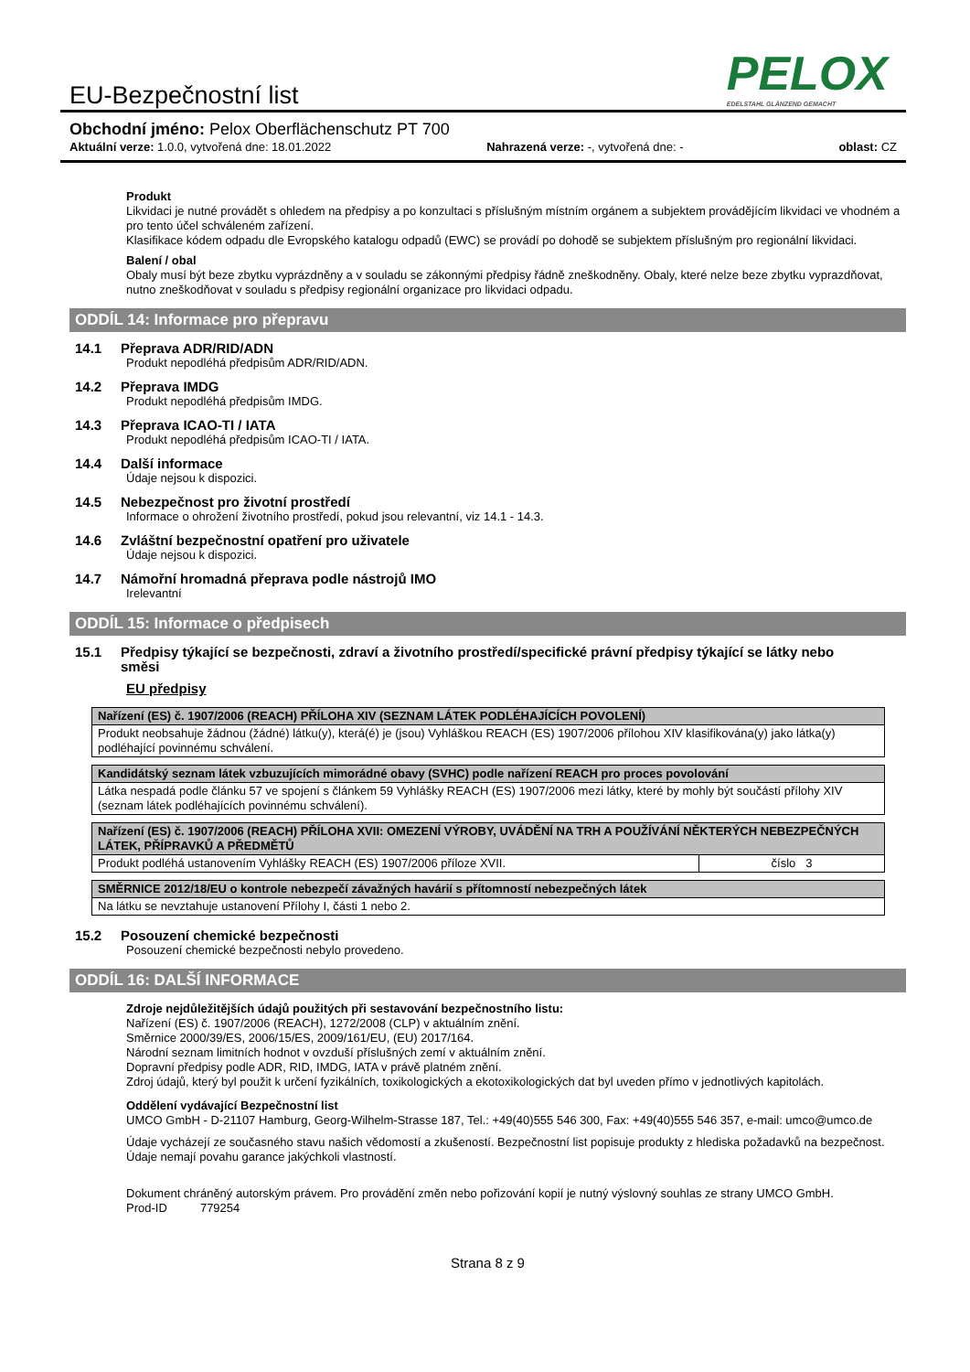PELOX
EDELSTAHL GLÄNZEND GEMACHT
EU-Bezpečnostní list
Obchodní jméno: Pelox Oberflächenschutz PT 700
Aktuální verze: 1.0.0, vytvořená dne: 18.01.2022 Nahrazená verze: -, vytvořená dne: - oblast: CZ
Produkt
Likvidaci je nutné provádět s ohledem na předpisy a po konzultaci s příslušným místním orgánem a subjektem provádějícím likvidaci ve vhodném a pro tento účel schváleném zařízení.
Klasifikace kódem odpadu dle Evropského katalogu odpadů (EWC) se provádí po dohodě se subjektem příslušným pro regionální likvidaci.
Balení / obal
Obaly musí být beze zbytku vyprázdněny a v souladu se zákonnými předpisy řádně zneškodněny. Obaly, které nelze beze zbytku vyprazdňovat, nutno zneškodňovat v souladu s předpisy regionální organizace pro likvidaci odpadu.
ODDÍL 14: Informace pro přepravu
14.1 Přeprava ADR/RID/ADN
Produkt nepodléhá předpisům ADR/RID/ADN.
14.2 Přeprava IMDG
Produkt nepodléhá předpisům IMDG.
14.3 Přeprava ICAO-TI / IATA
Produkt nepodléhá předpisům ICAO-TI / IATA.
14.4 Další informace
Údaje nejsou k dispozici.
14.5 Nebezpečnost pro životní prostředí
Informace o ohrožení životního prostředí, pokud jsou relevantní, viz 14.1 - 14.3.
14.6 Zvláštní bezpečnostní opatření pro uživatele
Údaje nejsou k dispozici.
14.7 Námořní hromadná přeprava podle nástrojů IMO
Irelevantní
ODDÍL 15: Informace o předpisech
15.1 Předpisy týkající se bezpečnosti, zdraví a životního prostředí/specifické právní předpisy týkající se látky nebo směsi
EU předpisy
| Nařízení (ES) č. 1907/2006 (REACH) PŘÍLOHA XIV (SEZNAM LÁTEK PODLÉHAJÍCÍCH POVOLENÍ) |
| Produkt neobsahuje žádnou (žádné) látku(y), která(é) je (jsou) Vyhláškou REACH (ES) 1907/2006 přílohou XIV klasifikována(y) jako látka(y) podléhající povinnému schválení. |
| Kandidátský seznam látek vzbuzujících mimorádné obavy (SVHC) podle nařízení REACH pro proces povolování |
| Látka nespadá podle článku 57 ve spojení s článkem 59 Vyhlášky REACH (ES) 1907/2006 mezi látky, které by mohly být součástí přílohy XIV (seznam látek podléhajících povinnému schválení). |
| Nařízení (ES) č. 1907/2006 (REACH) PŘÍLOHA XVII: OMEZENÍ VÝROBY, UVÁDĚNÍ NA TRH A POUŽÍVÁNÍ NĚKTERÝCH NEBEZPEČNÝCH LÁTEK, PŘÍPRAVKŮ A PŘEDMĚTŮ | |
| Produkt podléhá ustanovením Vyhlášky REACH (ES) 1907/2006 příloze XVII. | číslo 3 |
| SMĚRNICE 2012/18/EU o kontrole nebezpečí závažných havárií s přítomností nebezpečných látek |
| Na látku se nevztahuje ustanovení Přílohy I, části 1 nebo 2. |
15.2 Posouzení chemické bezpečnosti
Posouzení chemické bezpečnosti nebylo provedeno.
ODDÍL 16: DALŠÍ INFORMACE
Zdroje nejdůležitějších údajů použitých při sestavování bezpečnostního listu:
Nařízení (ES) č. 1907/2006 (REACH), 1272/2008 (CLP) v aktuálním znění.
Směrnice 2000/39/ES, 2006/15/ES, 2009/161/EU, (EU) 2017/164.
Národní seznam limitních hodnot v ovzduší příslušných zemí v aktuálním znění.
Dopravní předpisy podle ADR, RID, IMDG, IATA v právě platném znění.
Zdroj údajů, který byl použit k určení fyzikálních, toxikologických a ekotoxikologických dat byl uveden přímo v jednotlivých kapitolách.
Oddělení vydávající Bezpečnostní list
UMCO GmbH - D-21107 Hamburg, Georg-Wilhelm-Strasse 187, Tel.: +49(40)555 546 300, Fax: +49(40)555 546 357, e-mail: umco@umco.de
Údaje vycházejí ze současného stavu našich vědomostí a zkušeností. Bezpečnostní list popisuje produkty z hlediska požadavků na bezpečnost. Údaje nemají povahu garance jakýchkoli vlastností.
Dokument chráněný autorským právem. Pro provádění změn nebo pořizování kopií je nutný výslovný souhlas ze strany UMCO GmbH.
Prod-ID 779254
Strana 8 z 9